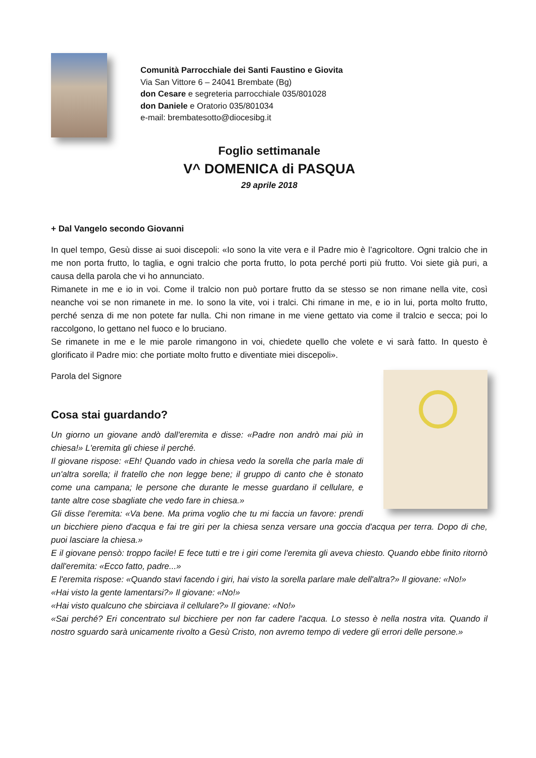Comunità Parrocchiale dei Santi Faustino e Giovita
Via San Vittore 6 – 24041 Brembate (Bg)
don Cesare e segreteria parrocchiale 035/801028
don Daniele e Oratorio 035/801034
e-mail: brembatesotto@diocesibg.it
Foglio settimanale
V^ DOMENICA di PASQUA
29 aprile 2018
+ Dal Vangelo secondo Giovanni
In quel tempo, Gesù disse ai suoi discepoli: «Io sono la vite vera e il Padre mio è l’agricoltore. Ogni tralcio che in me non porta frutto, lo taglia, e ogni tralcio che porta frutto, lo pota perché porti più frutto. Voi siete già puri, a causa della parola che vi ho annunciato.
Rimanete in me e io in voi. Come il tralcio non può portare frutto da se stesso se non rimane nella vite, così neanche voi se non rimanete in me. Io sono la vite, voi i tralci. Chi rimane in me, e io in lui, porta molto frutto, perché senza di me non potete far nulla. Chi non rimane in me viene gettato via come il tralcio e secca; poi lo raccolgono, lo gettano nel fuoco e lo bruciano.
Se rimanete in me e le mie parole rimangono in voi, chiedete quello che volete e vi sarà fatto. In questo è glorificato il Padre mio: che portiate molto frutto e diventiate miei discepoli».
Parola del Signore
Cosa stai guardando?
Un giorno un giovane andò dall'eremita e disse: «Padre non andrò mai più in chiesa!» L'eremita gli chiese il perché.
Il giovane rispose: «Eh! Quando vado in chiesa vedo la sorella che parla male di un'altra sorella; il fratello che non legge bene; il gruppo di canto che è stonato come una campana; le persone che durante le messe guardano il cellulare, e tante altre cose sbagliate che vedo fare in chiesa.»
Gli disse l'eremita: «Va bene. Ma prima voglio che tu mi faccia un favore: prendi un bicchiere pieno d'acqua e fai tre giri per la chiesa senza versare una goccia d'acqua per terra. Dopo di che, puoi lasciare la chiesa.»
E il giovane pensò: troppo facile! E fece tutti e tre i giri come l'eremita gli aveva chiesto. Quando ebbe finito ritornò dall'eremita: «Ecco fatto, padre...»
E l'eremita rispose: «Quando stavi facendo i giri, hai visto la sorella parlare male dell'altra?» Il giovane: «No!»
«Hai visto la gente lamentarsi?» Il giovane: «No!»
«Hai visto qualcuno che sbirciava il cellulare?» Il giovane: «No!»
«Sai perché? Eri concentrato sul bicchiere per non far cadere l'acqua. Lo stesso è nella nostra vita. Quando il nostro sguardo sarà unicamente rivolto a Gesù Cristo, non avremo tempo di vedere gli errori delle persone.»